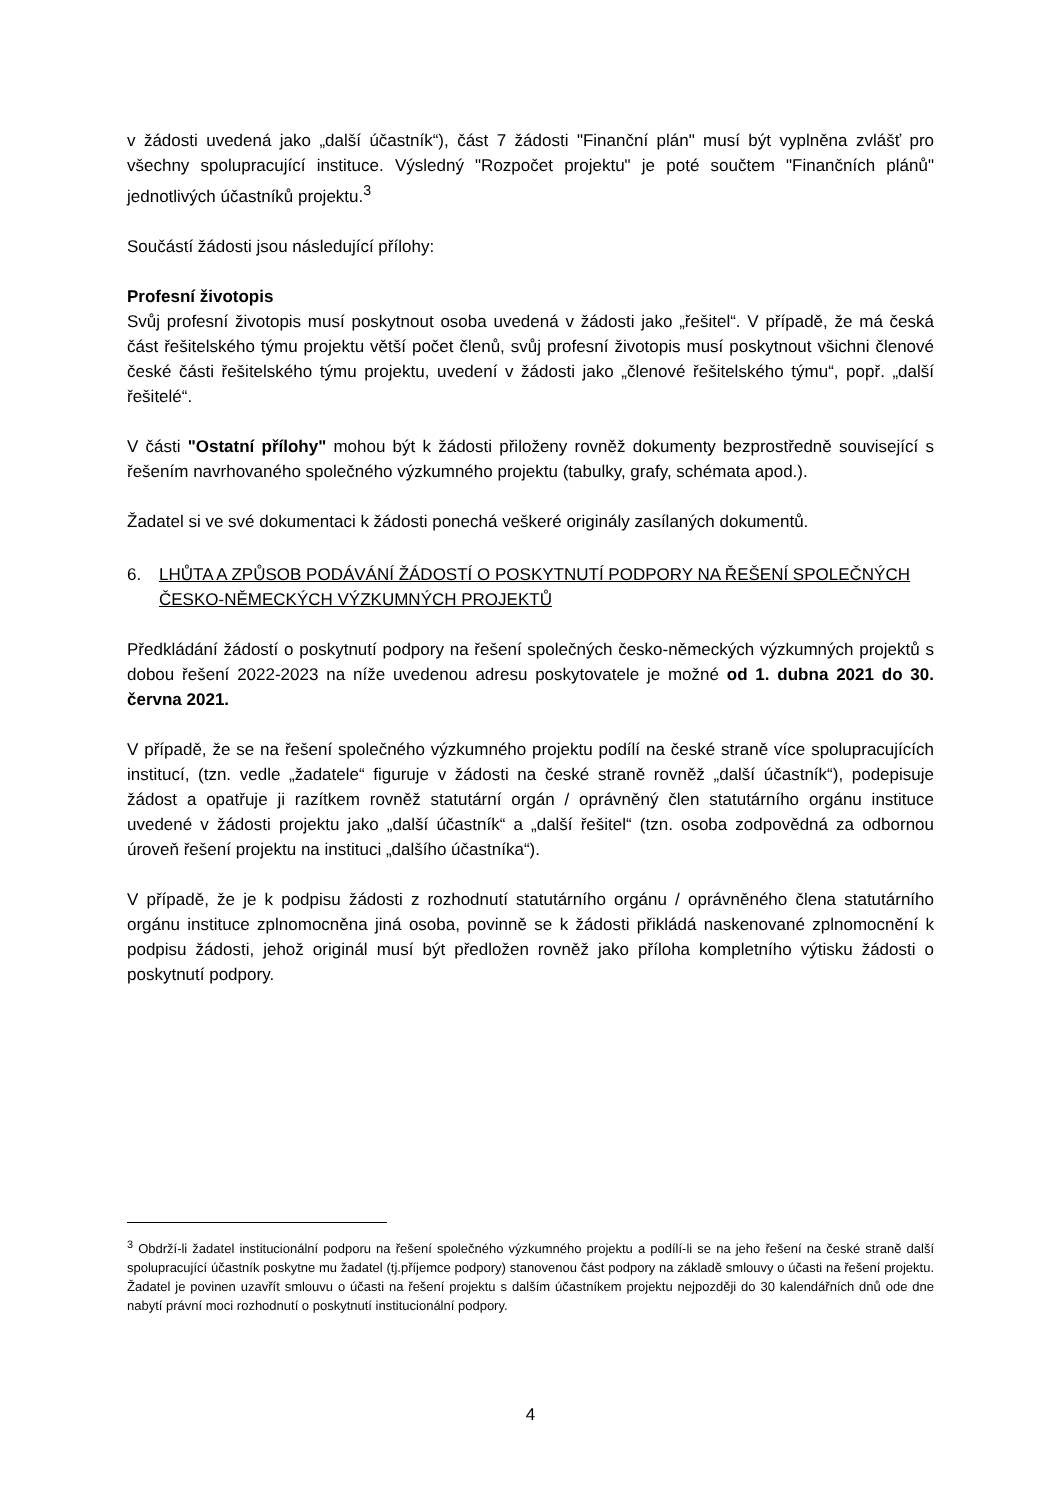v žádosti uvedená jako „další účastník“), část 7 žádosti "Finanční plán" musí být vyplněna zvlášť pro všechny spolupracující instituce. Výsledný "Rozpočet projektu" je poté součtem "Finančních plánů" jednotlivých účastníků projektu.<sup>3</sup>
Součástí žádosti jsou následující přílohy:
Profesní životopis
Svůj profesní životopis musí poskytnout osoba uvedená v žádosti jako „řešitel“. V případě, že má česká část řešitelského týmu projektu větší počet členů, svůj profesní životopis musí poskytnout všichni členové české části řešitelského týmu projektu, uvedení v žádosti jako „členové řešitelského týmu“, popř. „další řešitelé“.
V části "Ostatní přílohy" mohou být k žádosti přiloženy rovněž dokumenty bezprostředně související s řešením navrhovaného společného výzkumného projektu (tabulky, grafy, schémata apod.).
Žadatel si ve své dokumentaci k žádosti ponechá veškeré originály zasílaných dokumentů.
6. LHŮTA A ZPŮSOB PODÁVÁNÍ ŽÁDOSTÍ O POSKYTNUTÍ PODPORY NA ŘEŠENÍ SPOLEČNÝCH ČESKO-NĚMECKÝCH VÝZKUMNÝCH PROJEKTŮ
Předkládání žádostí o poskytnutí podpory na řešení společných česko-německých výzkumných projektů s dobou řešení 2022-2023 na níže uvedenou adresu poskytovatele je možné od 1. dubna 2021 do 30. června 2021.
V případě, že se na řešení společného výzkumného projektu podílí na české straně více spolupracujících institucí, (tzn. vedle „žadatele“ figuruje v žádosti na české straně rovněž „další účastník“), podepisuje žádost a opatřuje ji razítkem rovněž statutární orgán / oprávněný člen statutárního orgánu instituce uvedené v žádosti projektu jako „další účastník“ a „další řešitel“ (tzn. osoba zodpovědná za odbornou úroveň řešení projektu na instituci „dalšího účastníka“).
V případě, že je k podpisu žádosti z rozhodnutí statutárního orgánu / oprávněného člena statutárního orgánu instituce zplnomocněna jiná osoba, povinně se k žádosti přikládá naskenované zplnomocnění k podpisu žádosti, jehož originál musí být předložen rovněž jako příloha kompletního výtisku žádosti o poskytnutí podpory.
<sup>3</sup> Obdrží-li žadatel institucionální podporu na řešení společného výzkumného projektu a podílí-li se na jeho řešení na české straně další spolupracující účastník poskytne mu žadatel (tj.příjemce podpory) stanovenou část podpory na základě smlouvy o účasti na řešení projektu. Žadatel je povinen uzavřít smlouvu o účasti na řešení projektu s dalším účastníkem projektu nejpozději do 30 kalendářních dnů ode dne nabytí právní moci rozhodnutí o poskytnutí institucionální podpory.
4